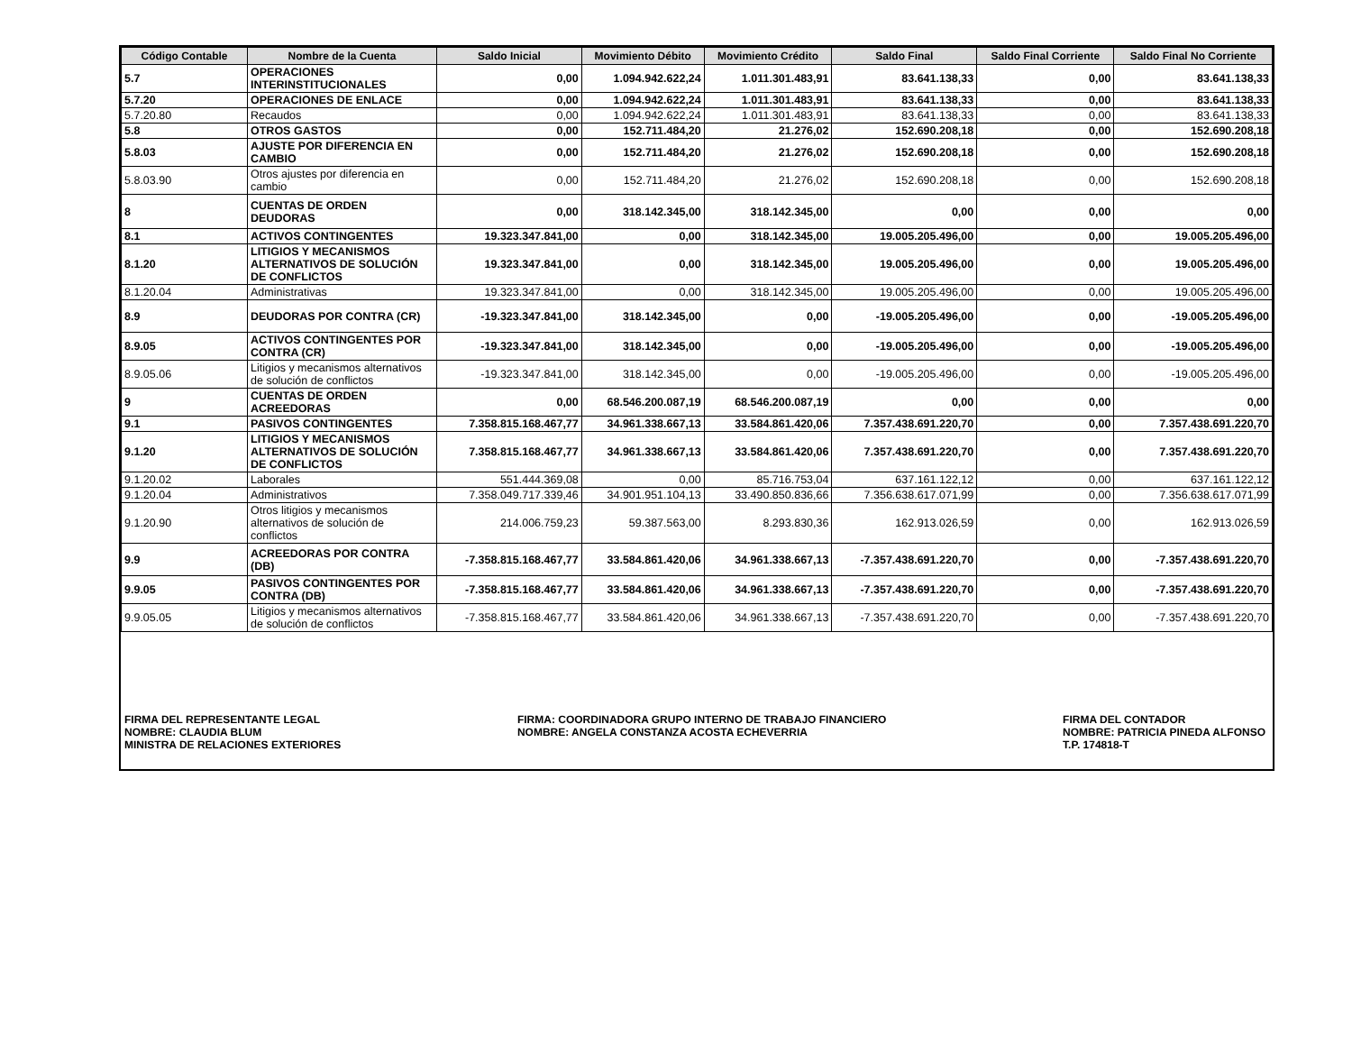| Código Contable | Nombre de la Cuenta | Saldo Inicial | Movimiento Débito | Movimiento Crédito | Saldo Final | Saldo Final Corriente | Saldo Final No Corriente |
| --- | --- | --- | --- | --- | --- | --- | --- |
| 5.7 | OPERACIONES INTERINSTITUCIONALES | 0,00 | 1.094.942.622,24 | 1.011.301.483,91 | 83.641.138,33 | 0,00 | 83.641.138,33 |
| 5.7.20 | OPERACIONES DE ENLACE | 0,00 | 1.094.942.622,24 | 1.011.301.483,91 | 83.641.138,33 | 0,00 | 83.641.138,33 |
| 5.7.20.80 | Recaudos | 0,00 | 1.094.942.622,24 | 1.011.301.483,91 | 83.641.138,33 | 0,00 | 83.641.138,33 |
| 5.8 | OTROS GASTOS | 0,00 | 152.711.484,20 | 21.276,02 | 152.690.208,18 | 0,00 | 152.690.208,18 |
| 5.8.03 | AJUSTE POR DIFERENCIA EN CAMBIO | 0,00 | 152.711.484,20 | 21.276,02 | 152.690.208,18 | 0,00 | 152.690.208,18 |
| 5.8.03.90 | Otros ajustes por diferencia en cambio | 0,00 | 152.711.484,20 | 21.276,02 | 152.690.208,18 | 0,00 | 152.690.208,18 |
| 8 | CUENTAS DE ORDEN DEUDORAS | 0,00 | 318.142.345,00 | 318.142.345,00 | 0,00 | 0,00 | 0,00 |
| 8.1 | ACTIVOS CONTINGENTES | 19.323.347.841,00 | 0,00 | 318.142.345,00 | 19.005.205.496,00 | 0,00 | 19.005.205.496,00 |
| 8.1.20 | LITIGIOS Y MECANISMOS ALTERNATIVOS DE SOLUCIÓN DE CONFLICTOS | 19.323.347.841,00 | 0,00 | 318.142.345,00 | 19.005.205.496,00 | 0,00 | 19.005.205.496,00 |
| 8.1.20.04 | Administrativas | 19.323.347.841,00 | 0,00 | 318.142.345,00 | 19.005.205.496,00 | 0,00 | 19.005.205.496,00 |
| 8.9 | DEUDORAS POR CONTRA (CR) | -19.323.347.841,00 | 318.142.345,00 | 0,00 | -19.005.205.496,00 | 0,00 | -19.005.205.496,00 |
| 8.9.05 | ACTIVOS CONTINGENTES POR CONTRA (CR) | -19.323.347.841,00 | 318.142.345,00 | 0,00 | -19.005.205.496,00 | 0,00 | -19.005.205.496,00 |
| 8.9.05.06 | Litigios y mecanismos alternativos de solución de conflictos | -19.323.347.841,00 | 318.142.345,00 | 0,00 | -19.005.205.496,00 | 0,00 | -19.005.205.496,00 |
| 9 | CUENTAS DE ORDEN ACREEDORAS | 0,00 | 68.546.200.087,19 | 68.546.200.087,19 | 0,00 | 0,00 | 0,00 |
| 9.1 | PASIVOS CONTINGENTES | 7.358.815.168.467,77 | 34.961.338.667,13 | 33.584.861.420,06 | 7.357.438.691.220,70 | 0,00 | 7.357.438.691.220,70 |
| 9.1.20 | LITIGIOS Y MECANISMOS ALTERNATIVOS DE SOLUCIÓN DE CONFLICTOS | 7.358.815.168.467,77 | 34.961.338.667,13 | 33.584.861.420,06 | 7.357.438.691.220,70 | 0,00 | 7.357.438.691.220,70 |
| 9.1.20.02 | Laborales | 551.444.369,08 | 0,00 | 85.716.753,04 | 637.161.122,12 | 0,00 | 637.161.122,12 |
| 9.1.20.04 | Administrativos | 7.358.049.717.339,46 | 34.901.951.104,13 | 33.490.850.836,66 | 7.356.638.617.071,99 | 0,00 | 7.356.638.617.071,99 |
| 9.1.20.90 | Otros litigios y mecanismos alternativos de solución de conflictos | 214.006.759,23 | 59.387.563,00 | 8.293.830,36 | 162.913.026,59 | 0,00 | 162.913.026,59 |
| 9.9 | ACREEDORAS POR CONTRA (DB) | -7.358.815.168.467,77 | 33.584.861.420,06 | 34.961.338.667,13 | -7.357.438.691.220,70 | 0,00 | -7.357.438.691.220,70 |
| 9.9.05 | PASIVOS CONTINGENTES POR CONTRA (DB) | -7.358.815.168.467,77 | 33.584.861.420,06 | 34.961.338.667,13 | -7.357.438.691.220,70 | 0,00 | -7.357.438.691.220,70 |
| 9.9.05.05 | Litigios y mecanismos alternativos de solución de conflictos | -7.358.815.168.467,77 | 33.584.861.420,06 | 34.961.338.667,13 | -7.357.438.691.220,70 | 0,00 | -7.357.438.691.220,70 |
FIRMA DEL REPRESENTANTE LEGAL
NOMBRE: CLAUDIA BLUM
MINISTRA DE RELACIONES EXTERIORES
FIRMA: COORDINADORA GRUPO INTERNO DE TRABAJO FINANCIERO
NOMBRE: ANGELA CONSTANZA ACOSTA ECHEVERRIA
FIRMA DEL CONTADOR
NOMBRE: PATRICIA PINEDA ALFONSO
T.P. 174818-T